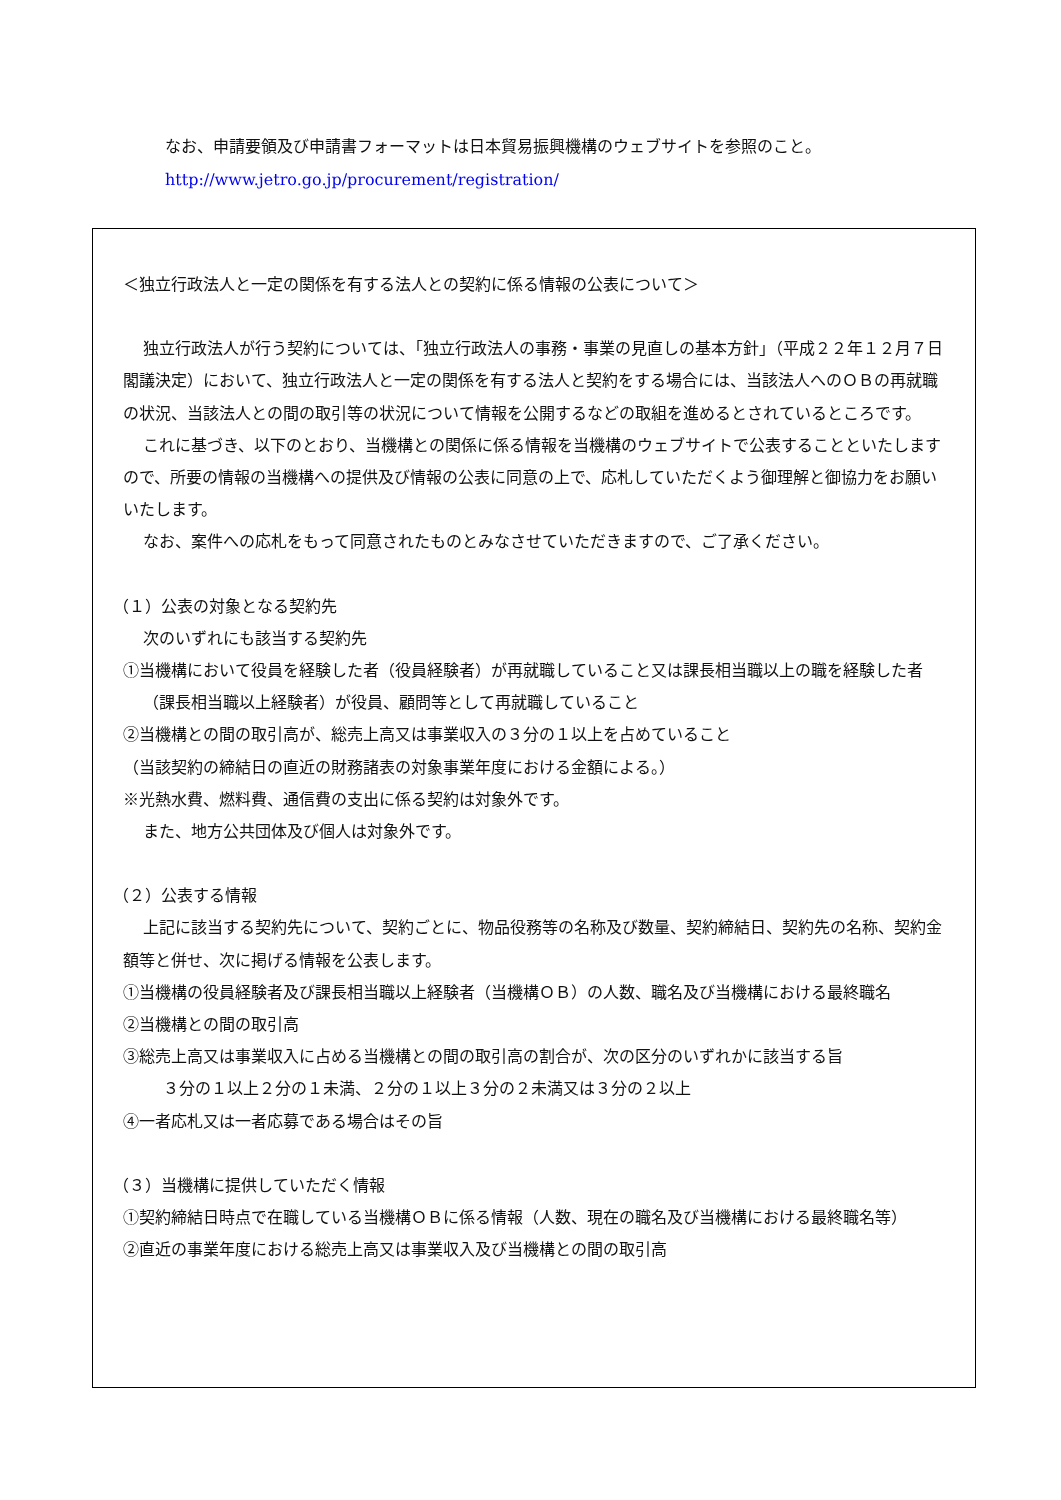なお、申請要領及び申請書フォーマットは日本貿易振興機構のウェブサイトを参照のこと。
http://www.jetro.go.jp/procurement/registration/
＜独立行政法人と一定の関係を有する法人との契約に係る情報の公表について＞
独立行政法人が行う契約については、「独立行政法人の事務・事業の見直しの基本方針」（平成２２年１２月７日閣議決定）において、独立行政法人と一定の関係を有する法人と契約をする場合には、当該法人へのＯＢの再就職の状況、当該法人との間の取引等の状況について情報を公開するなどの取組を進めるとされているところです。
これに基づき、以下のとおり、当機構との関係に係る情報を当機構のウェブサイトで公表することといたしますので、所要の情報の当機構への提供及び情報の公表に同意の上で、応札していただくよう御理解と御協力をお願いいたします。
なお、案件への応札をもって同意されたものとみなさせていただきますので、ご了承ください。
（１）公表の対象となる契約先
次のいずれにも該当する契約先
①当機構において役員を経験した者（役員経験者）が再就職していること又は課長相当職以上の職を経験した者（課長相当職以上経験者）が役員、顧問等として再就職していること
②当機構との間の取引高が、総売上高又は事業収入の３分の１以上を占めていること
（当該契約の締結日の直近の財務諸表の対象事業年度における金額による。）
※光熱水費、燃料費、通信費の支出に係る契約は対象外です。
また、地方公共団体及び個人は対象外です。
（２）公表する情報
上記に該当する契約先について、契約ごとに、物品役務等の名称及び数量、契約締結日、契約先の名称、契約金額等と併せ、次に掲げる情報を公表します。
①当機構の役員経験者及び課長相当職以上経験者（当機構ＯＢ）の人数、職名及び当機構における最終職名
②当機構との間の取引高
③総売上高又は事業収入に占める当機構との間の取引高の割合が、次の区分のいずれかに該当する旨
３分の１以上２分の１未満、２分の１以上３分の２未満又は３分の２以上
④一者応札又は一者応募である場合はその旨
（３）当機構に提供していただく情報
①契約締結日時点で在職している当機構ＯＢに係る情報（人数、現在の職名及び当機構における最終職名等）
②直近の事業年度における総売上高又は事業収入及び当機構との間の取引高